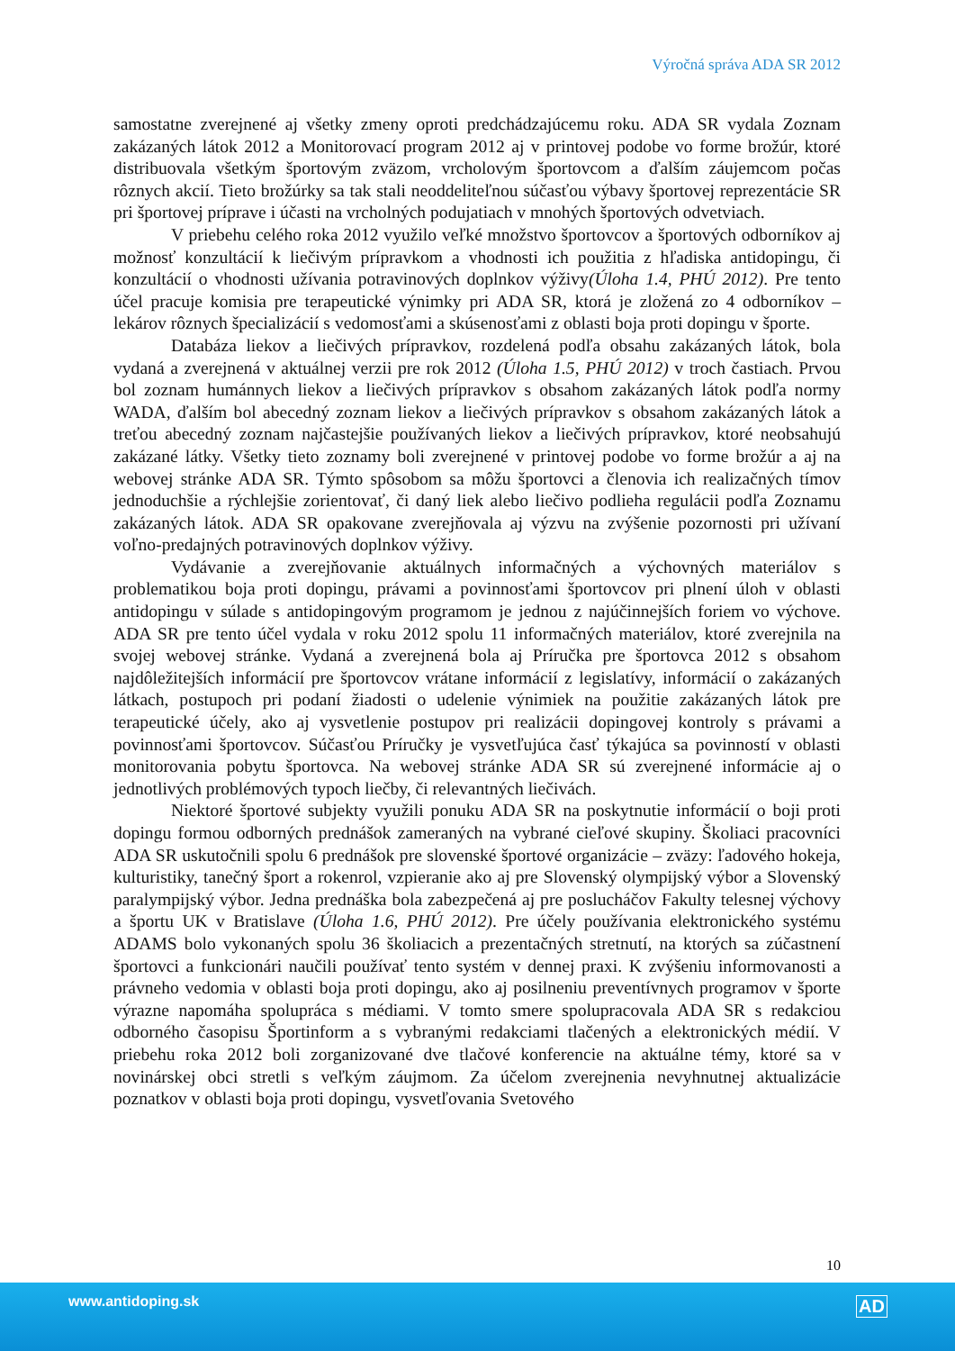Výročná správa ADA SR 2012
samostatne zverejnené aj všetky zmeny oproti predchádzajúcemu roku. ADA SR vydala Zoznam zakázaných látok 2012 a Monitorovací program 2012 aj v printovej podobe vo forme brožúr, ktoré distribuovala všetkým športovým zväzom, vrcholovým športovcom a ďalším záujemcom počas rôznych akcií. Tieto brožúrky sa tak stali neoddeliteľnou súčasťou výbavy športovej reprezentácie SR pri športovej príprave i účasti na vrcholných podujatiach v mnohých športových odvetviach.
V priebehu celého roka 2012 využilo veľké množstvo športovcov a športových odborníkov aj možnosť konzultácií k liečivým prípravkom a vhodnosti ich použitia z hľadiska antidopingu, či konzultácií o vhodnosti užívania potravinových doplnkov výživy(Úloha 1.4, PHÚ 2012). Pre tento účel pracuje komisia pre terapeutické výnimky pri ADA SR, ktorá je zložená zo 4 odborníkov – lekárov rôznych špecializácií s vedomosťami a skúsenosťami z oblasti boja proti dopingu v športe.
Databáza liekov a liečivých prípravkov, rozdelená podľa obsahu zakázaných látok, bola vydaná a zverejnená v aktuálnej verzii pre rok 2012 (Úloha 1.5, PHÚ 2012) v troch častiach. Prvou bol zoznam humánnych liekov a liečivých prípravkov s obsahom zakázaných látok podľa normy WADA, ďalším bol abecedný zoznam liekov a liečivých prípravkov s obsahom zakázaných látok a treťou abecedný zoznam najčastejšie používaných liekov a liečivých prípravkov, ktoré neobsahujú zakázané látky. Všetky tieto zoznamy boli zverejnené v printovej podobe vo forme brožúr a aj na webovej stránke ADA SR. Týmto spôsobom sa môžu športovci a členovia ich realizačných tímov jednoduchšie a rýchlejšie zorientovať, či daný liek alebo liečivo podlieha regulácii podľa Zoznamu zakázaných látok. ADA SR opakovane zverejňovala aj výzvu na zvýšenie pozornosti pri užívaní voľno-predajných potravinových doplnkov výživy.
Vydávanie a zverejňovanie aktuálnych informačných a výchovných materiálov s problematikou boja proti dopingu, právami a povinnosťami športovcov pri plnení úloh v oblasti antidopingu v súlade s antidopingovým programom je jednou z najúčinnejších foriem vo výchove. ADA SR pre tento účel vydala v roku 2012 spolu 11 informačných materiálov, ktoré zverejnila na svojej webovej stránke. Vydaná a zverejnená bola aj Príručka pre športovca 2012 s obsahom najdôležitejších informácií pre športovcov vrátane informácií z legislatívy, informácií o zakázaných látkach, postupoch pri podaní žiadosti o udelenie výnimiek na použitie zakázaných látok pre terapeutické účely, ako aj vysvetlenie postupov pri realizácii dopingovej kontroly s právami a povinnosťami športovcov. Súčasťou Príručky je vysvetľujúca časť týkajúca sa povinností v oblasti monitorovania pobytu športovca. Na webovej stránke ADA SR sú zverejnené informácie aj o jednotlivých problémových typoch liečby, či relevantných liečivách.
Niektoré športové subjekty využili ponuku ADA SR na poskytnutie informácií o boji proti dopingu formou odborných prednášok zameraných na vybrané cieľové skupiny. Školiaci pracovníci ADA SR uskutočnili spolu 6 prednášok pre slovenské športové organizácie – zväzy: ľadového hokeja, kulturistiky, tanečný šport a rokenrol, vzpieranie ako aj pre Slovenský olympijský výbor a Slovenský paralympijský výbor. Jedna prednáška bola zabezpečená aj pre poslucháčov Fakulty telesnej výchovy a športu UK v Bratislave (Úloha 1.6, PHÚ 2012). Pre účely používania elektronického systému ADAMS bolo vykonaných spolu 36 školiacich a prezentačných stretnutí, na ktorých sa zúčastnení športovci a funkcionári naučili používať tento systém v dennej praxi. K zvýšeniu informovanosti a právneho vedomia v oblasti boja proti dopingu, ako aj posilneniu preventívnych programov v športe výrazne napomáha spolupráca s médiami. V tomto smere spolupracovala ADA SR s redakciou odborného časopisu Športinform a s vybranými redakciami tlačených a elektronických médií. V priebehu roka 2012 boli zorganizované dve tlačové konferencie na aktuálne témy, ktoré sa v novinárskej obci stretli s veľkým záujmom. Za účelom zverejnenia nevyhnutnej aktualizácie poznatkov v oblasti boja proti dopingu, vysvetľovania Svetového
10
www.antidoping.sk AD